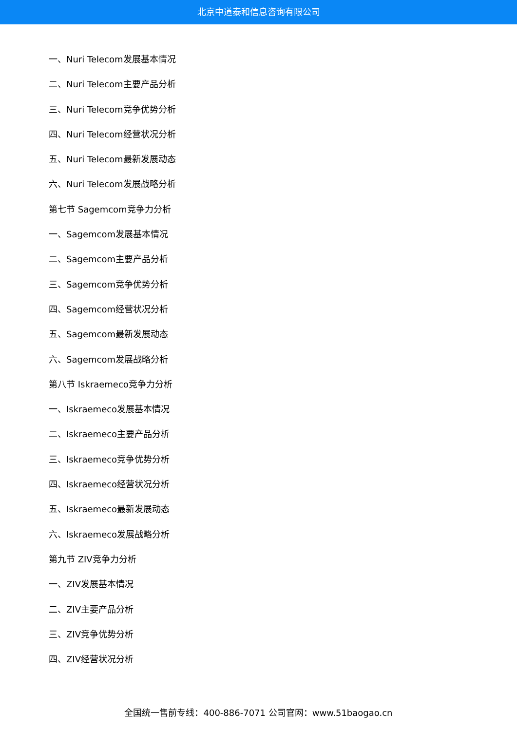北京中道泰和信息咨询有限公司
一、Nuri Telecom发展基本情况
二、Nuri Telecom主要产品分析
三、Nuri Telecom竞争优势分析
四、Nuri Telecom经营状况分析
五、Nuri Telecom最新发展动态
六、Nuri Telecom发展战略分析
第七节 Sagemcom竞争力分析
一、Sagemcom发展基本情况
二、Sagemcom主要产品分析
三、Sagemcom竞争优势分析
四、Sagemcom经营状况分析
五、Sagemcom最新发展动态
六、Sagemcom发展战略分析
第八节 Iskraemeco竞争力分析
一、Iskraemeco发展基本情况
二、Iskraemeco主要产品分析
三、Iskraemeco竞争优势分析
四、Iskraemeco经营状况分析
五、Iskraemeco最新发展动态
六、Iskraemeco发展战略分析
第九节 ZIV竞争力分析
一、ZIV发展基本情况
二、ZIV主要产品分析
三、ZIV竞争优势分析
四、ZIV经营状况分析
全国统一售前专线：400-886-7071 公司官网：www.51baogao.cn